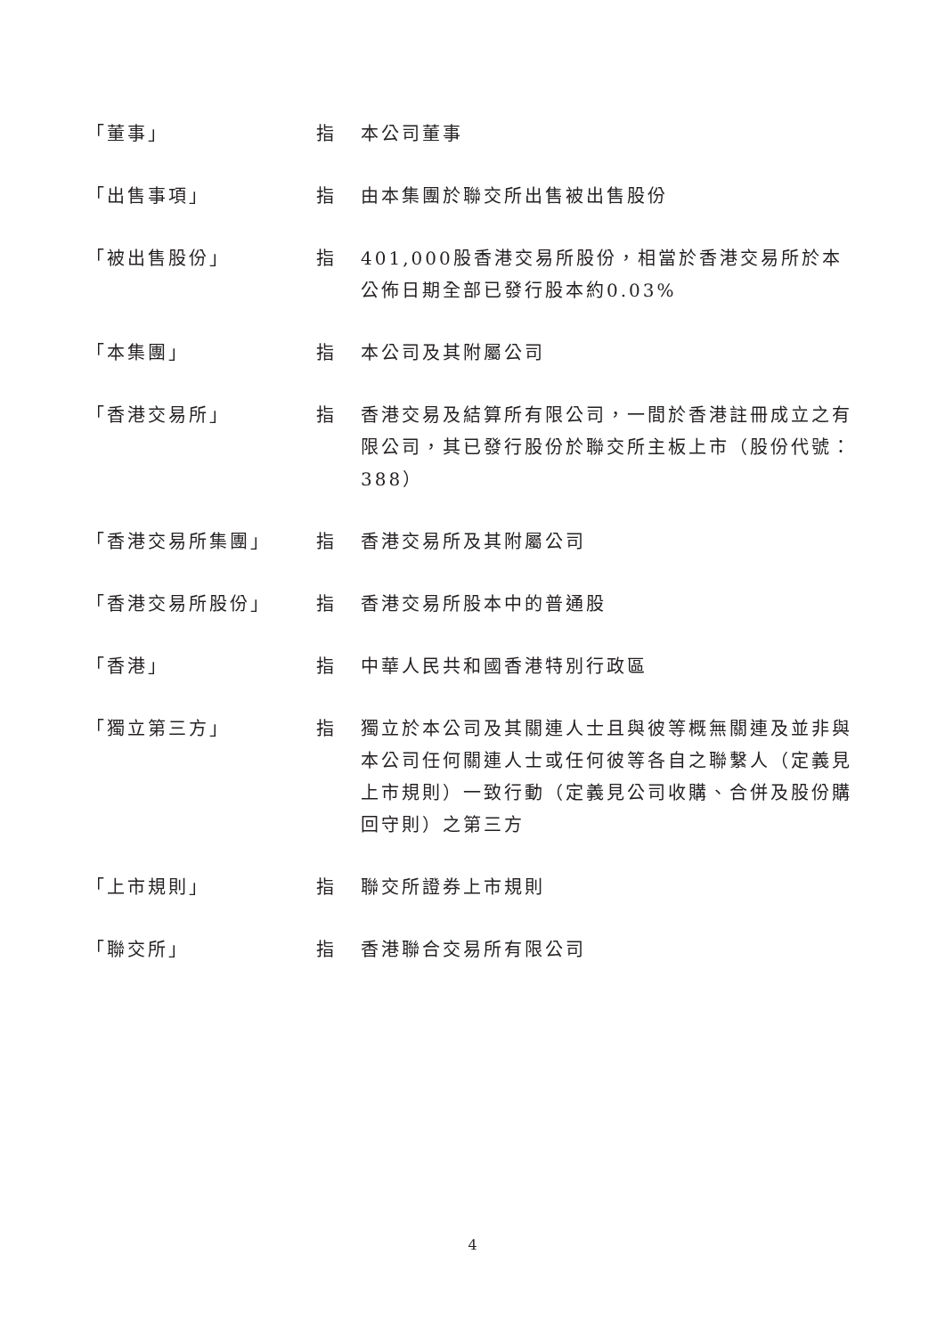「董事」 指 本公司董事
「出售事項」 指 由本集團於聯交所出售被出售股份
「被出售股份」 指 401,000股香港交易所股份，相當於香港交易所於本公佈日期全部已發行股本約0.03%
「本集團」 指 本公司及其附屬公司
「香港交易所」 指 香港交易及結算所有限公司，一間於香港註冊成立之有限公司，其已發行股份於聯交所主板上市（股份代號：388）
「香港交易所集團」 指 香港交易所及其附屬公司
「香港交易所股份」 指 香港交易所股本中的普通股
「香港」 指 中華人民共和國香港特別行政區
「獨立第三方」 指 獨立於本公司及其關連人士且與彼等概無關連及並非與本公司任何關連人士或任何彼等各自之聯繫人（定義見上市規則）一致行動（定義見公司收購、合併及股份購回守則）之第三方
「上市規則」 指 聯交所證券上市規則
「聯交所」 指 香港聯合交易所有限公司
4